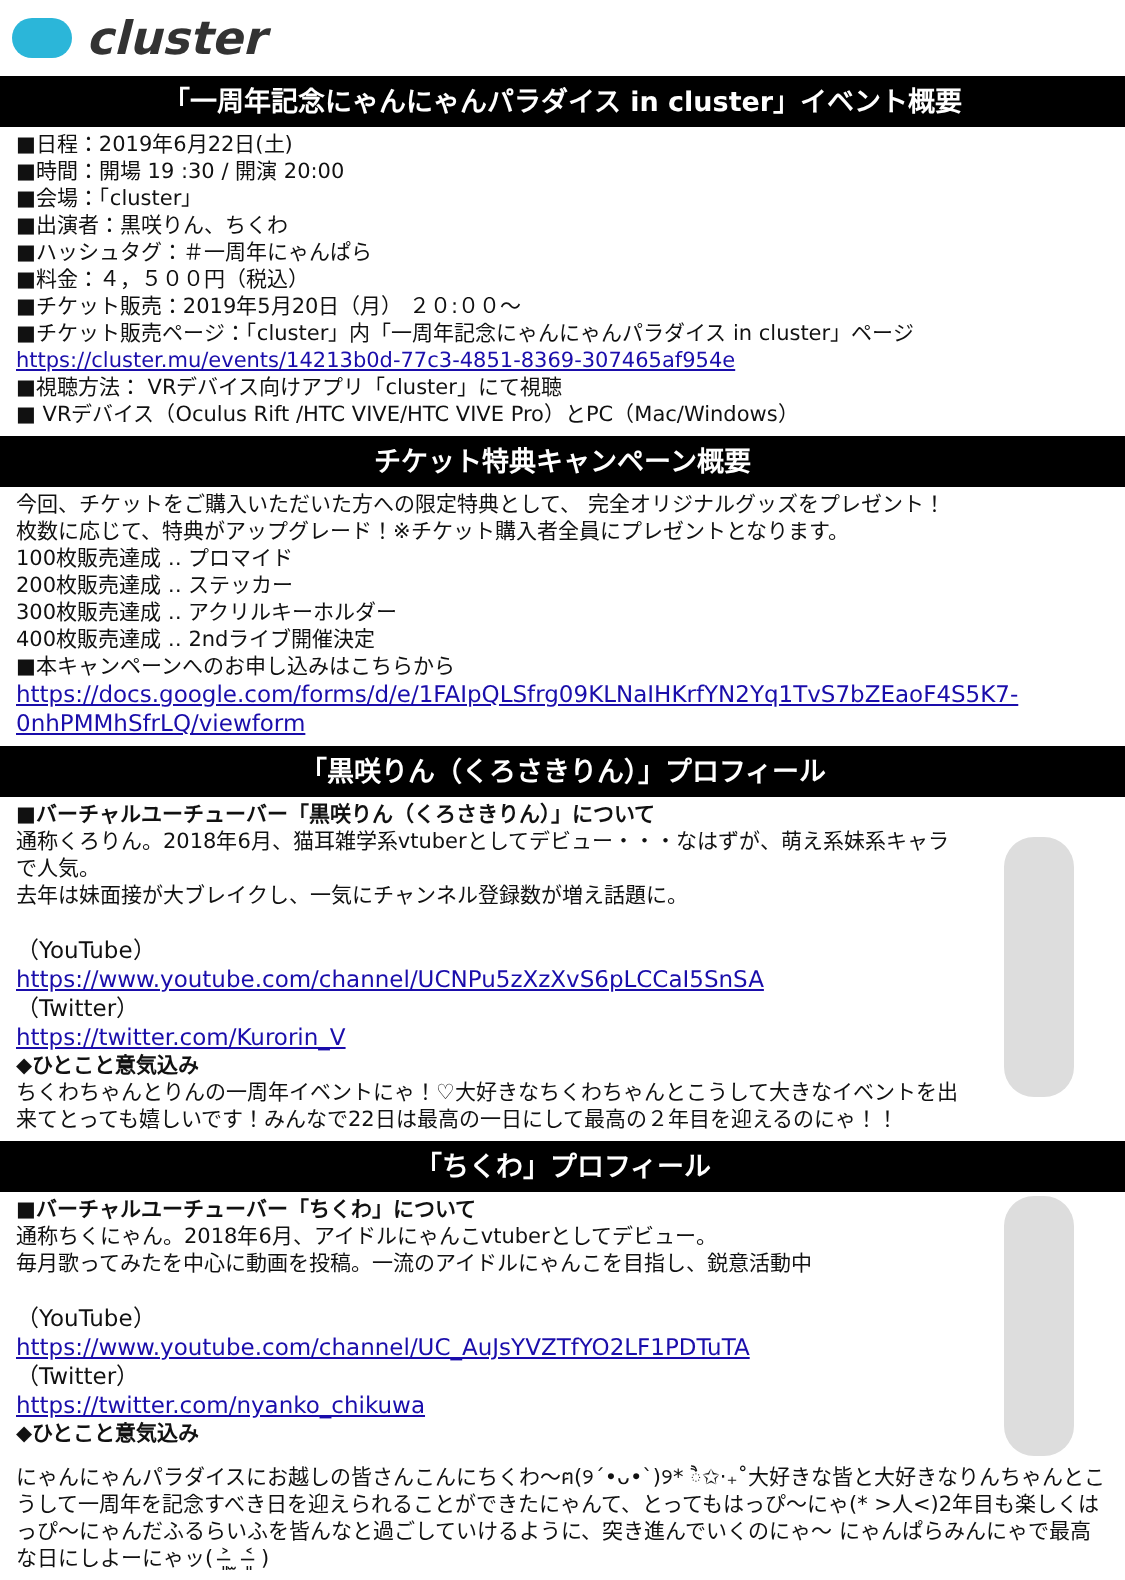cluster
「一周年記念にゃんにゃんパラダイス in cluster」イベント概要
■日程：2019年6月22日(土)
■時間：開場 19 :30 / 開演 20:00
■会場：「cluster」
■出演者：黒咲りん、ちくわ
■ハッシュタグ：＃一周年にゃんぱら
■料金：４，５００円（税込）
■チケット販売：2019年5月20日（月） ２０:００～
■チケット販売ページ：「cluster」内「一周年記念にゃんにゃんパラダイス in cluster」ページ
https://cluster.mu/events/14213b0d-77c3-4851-8369-307465af954e
■視聴方法： VRデバイス向けアプリ「cluster」にて視聴
■ VRデバイス（Oculus Rift /HTC VIVE/HTC VIVE Pro）とPC（Mac/Windows）
チケット特典キャンペーン概要
今回、チケットをご購入いただいた方への限定特典として、 完全オリジナルグッズをプレゼント！
枚数に応じて、特典がアップグレード！※チケット購入者全員にプレゼントとなります。
100枚販売達成 ‥ プロマイド
200枚販売達成 ‥ ステッカー
300枚販売達成 ‥ アクリルキーホルダー
400枚販売達成 ‥ 2ndライブ開催決定
■本キャンペーンへのお申し込みはこちらから
https://docs.google.com/forms/d/e/1FAIpQLSfrg09KLNaIHKrfYN2Yq1TvS7bZEaoF4S5K7-0nhPMMhSfrLQ/viewform
「黒咲りん（くろさきりん）」プロフィール
■バーチャルユーチューバー「黒咲りん（くろさきりん）」について
通称くろりん。2018年6月、猫耳雑学系vtuberとしてデビュー・・・なはずが、萌え系妹系キャラで人気。
去年は妹面接が大ブレイクし、一気にチャンネル登録数が増え話題に。
（YouTube）
https://www.youtube.com/channel/UCNPu5zXzXvS6pLCCaI5SnSA
（Twitter）
https://twitter.com/Kurorin_V
◆ひとこと意気込み
ちくわちゃんとりんの一周年イベントにゃ！♡大好きなちくわちゃんとこうして大きなイベントを出来てとっても嬉しいです！みんなで22日は最高の一日にして最高の２年目を迎えるのにゃ！！
「ちくわ」プロフィール
■バーチャルユーチューバー「ちくわ」について
通称ちくにゃん。2018年6月、アイドルにゃんこvtuberとしてデビュー。
毎月歌ってみたを中心に動画を投稿。一流のアイドルにゃんこを目指し、鋭意活動中
（YouTube）
https://www.youtube.com/channel/UC_AuJsYVZTfYO2LF1PDTuTA
（Twitter）
https://twitter.com/nyanko_chikuwa
◆ひとこと意気込み
にゃんにゃんパラダイスにお越しの皆さんこんにちくわ～ฅ(୨´•ᴗ•`)୨* ੈ✩‧₊˚大好きな皆と大好きなりんちゃんとこうして一周年を記念すべき日を迎えられることができたにゃんて、とってもはっぴ～にゃ(* >人<)2年目も楽しくはっぴ～にゃんだふるらいふを皆んなと過ごしていけるように、突き進んでいくのにゃ～ にゃんぱらみんにゃで最高な日にしよーにゃッ( ˃̶͈ ̫ ˂̶͈ )